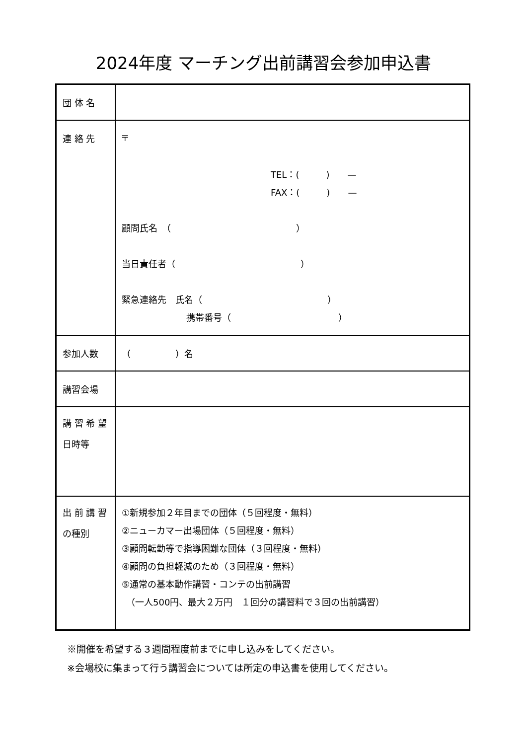2024年度 マーチング出前講習会参加申込書
| 団 体 名 | |
| 連 絡 先 | 〒 TEL：( ) — FAX：( ) — 顧問氏名 （ ） 当日責任者（ ） 緊急連絡先 氏名（ ） 携帯番号（ ） |
| 参加人数 | （ ）名 |
| 講習会場 | |
| 講 習 希 望 日時等 | |
| 出 前 講 習 の種別 | ①新規参加２年目までの団体（５回程度・無料） ②ニューカマー出場団体（５回程度・無料） ③顧問転勤等で指導困難な団体（３回程度・無料） ④顧問の負担軽減のため（３回程度・無料） ⑤通常の基本動作講習・コンテの出前講習 （一人500円、最大２万円 １回分の講習料で３回の出前講習） |
※開催を希望する３週間程度前までに申し込みをしてください。
※会場校に集まって行う講習会については所定の申込書を使用してください。